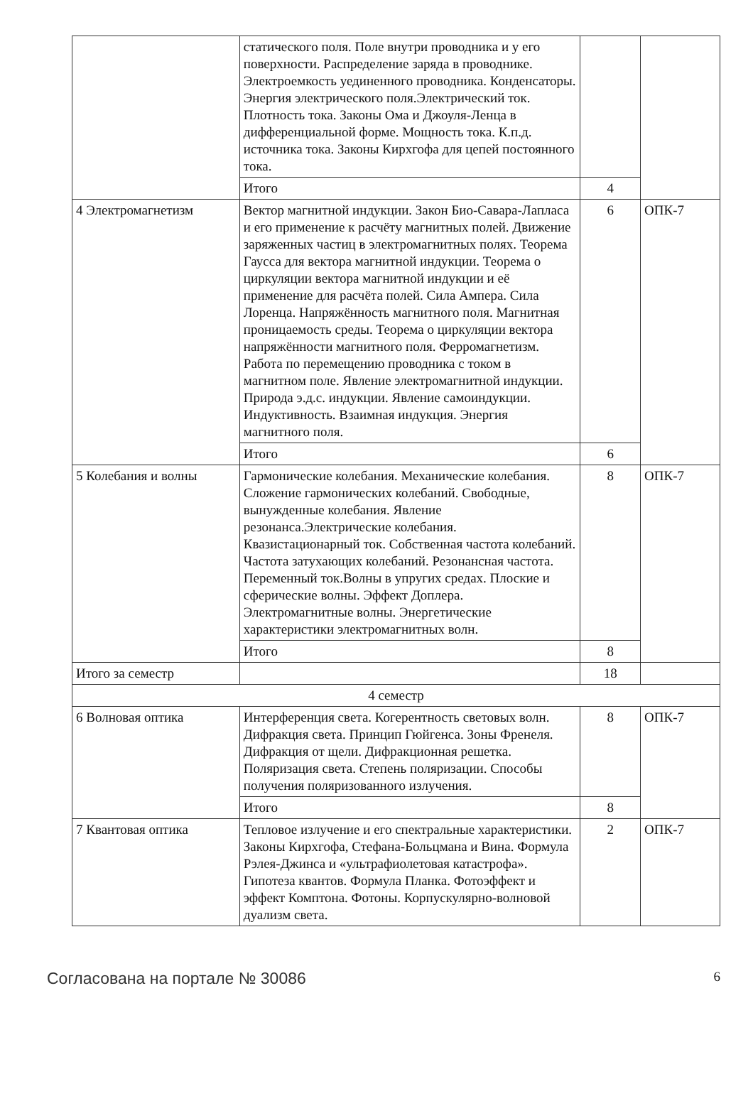| | статического поля. Поле внутри проводника и у его поверхности. Распределение заряда в проводнике. Электроемкость уединенного проводника. Конденсаторы. Энергия электрического поля.Электрический ток. Плотность тока. Законы Ома и Джоуля-Ленца в дифференциальной форме. Мощность тока. К.п.д. источника тока. Законы Кирхгофа для цепей постоянного тока. | | |
| | Итого | 4 | |
| 4 Электромагнетизм | Вектор магнитной индукции. Закон Био-Савара-Лапласа и его применение к расчёту магнитных полей. Движение заряженных частиц в электромагнитных полях. Теорема Гаусса для вектора магнитной индукции. Теорема о циркуляции вектора магнитной индукции и её применение для расчёта полей. Сила Ампера. Сила Лоренца. Напряжённость магнитного поля. Магнитная проницаемость среды. Теорема о циркуляции вектора напряжённости магнитного поля. Ферромагнетизм. Работа по перемещению проводника с током в магнитном поле. Явление электромагнитной индукции. Природа э.д.с. индукции. Явление самоиндукции. Индуктивность. Взаимная индукция. Энергия магнитного поля. | 6 | ОПК-7 |
| | Итого | 6 | |
| 5 Колебания и волны | Гармонические колебания. Механические колебания. Сложение гармонических колебаний. Свободные, вынужденные колебания. Явление резонанса.Электрические колебания. Квазистационарный ток. Собственная частота колебаний. Частота затухающих колебаний. Резонансная частота. Переменный ток.Волны в упругих средах. Плоские и сферические волны. Эффект Доплера. Электромагнитные волны. Энергетические характеристики электромагнитных волн. | 8 | ОПК-7 |
| | Итого | 8 | |
| Итого за семестр | | 18 | |
| 4 семестр | | | |
| 6 Волновая оптика | Интерференция света. Когерентность световых волн. Дифракция света. Принцип Гюйгенса. Зоны Френеля. Дифракция от щели. Дифракционная решетка. Поляризация света. Степень поляризации. Способы получения поляризованного излучения. | 8 | ОПК-7 |
| | Итого | 8 | |
| 7 Квантовая оптика | Тепловое излучение и его спектральные характеристики. Законы Кирхгофа, Стефана-Больцмана и Вина. Формула Рэлея-Джинса и «ультрафиолетовая катастрофа». Гипотеза квантов. Формула Планка. Фотоэффект и эффект Комптона. Фотоны. Корпускулярно-волновой дуализм света. | 2 | ОПК-7 |
Согласована на портале № 30086 6